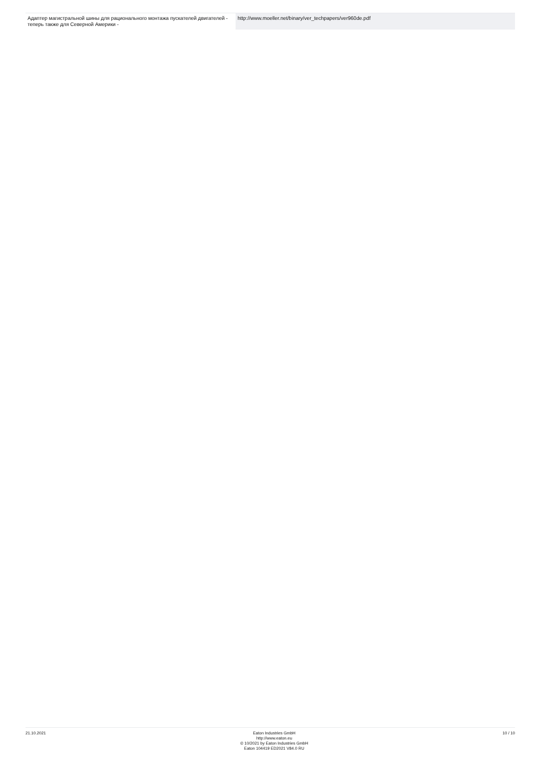| Адаптер магистральной шины для рационального монтажа пускателей двигателей - теперь также для Северной Америки - | http://www.moeller.net/binary/ver_techpapers/ver960de.pdf |
21.10.2021 Eaton Industries GmbH
http://www.eaton.eu
© 10/2021 by Eaton Industries GmbH
Eaton 104419 ED2021 V84.0 RU
10 / 10